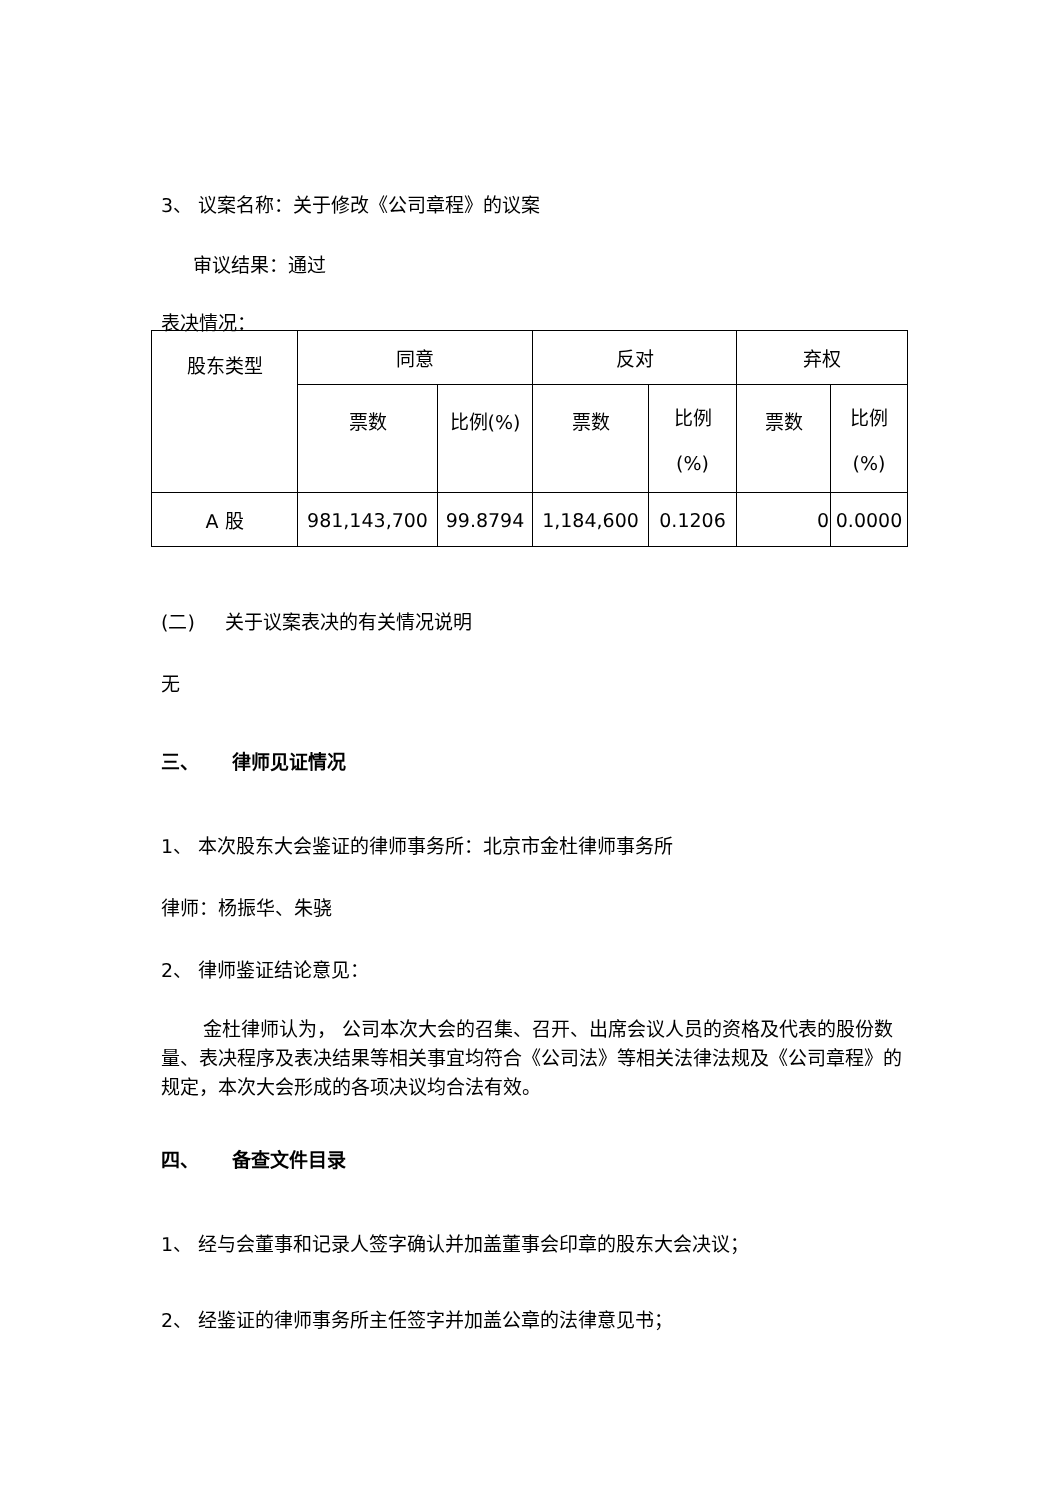3、 议案名称：关于修改《公司章程》的议案
审议结果：通过
表决情况：
| 股东类型 | 同意 | | 反对 | | 弃权 | |
| --- | --- | --- | --- | --- | --- | --- |
| | 票数 | 比例(%) | 票数 | 比例 (%) | 票数 | 比例 (%) |
| A 股 | 981,143,700 | 99.8794 | 1,184,600 | 0.1206 | 0 | 0.0000 |
(二) 关于议案表决的有关情况说明
无
三、 律师见证情况
1、 本次股东大会鉴证的律师事务所：北京市金杜律师事务所
律师：杨振华、朱骁
2、 律师鉴证结论意见：
金杜律师认为， 公司本次大会的召集、召开、出席会议人员的资格及代表的股份数量、表决程序及表决结果等相关事宜均符合《公司法》等相关法律法规及《公司章程》的规定，本次大会形成的各项决议均合法有效。
四、 备查文件目录
1、 经与会董事和记录人签字确认并加盖董事会印章的股东大会决议；
2、 经鉴证的律师事务所主任签字并加盖公章的法律意见书；